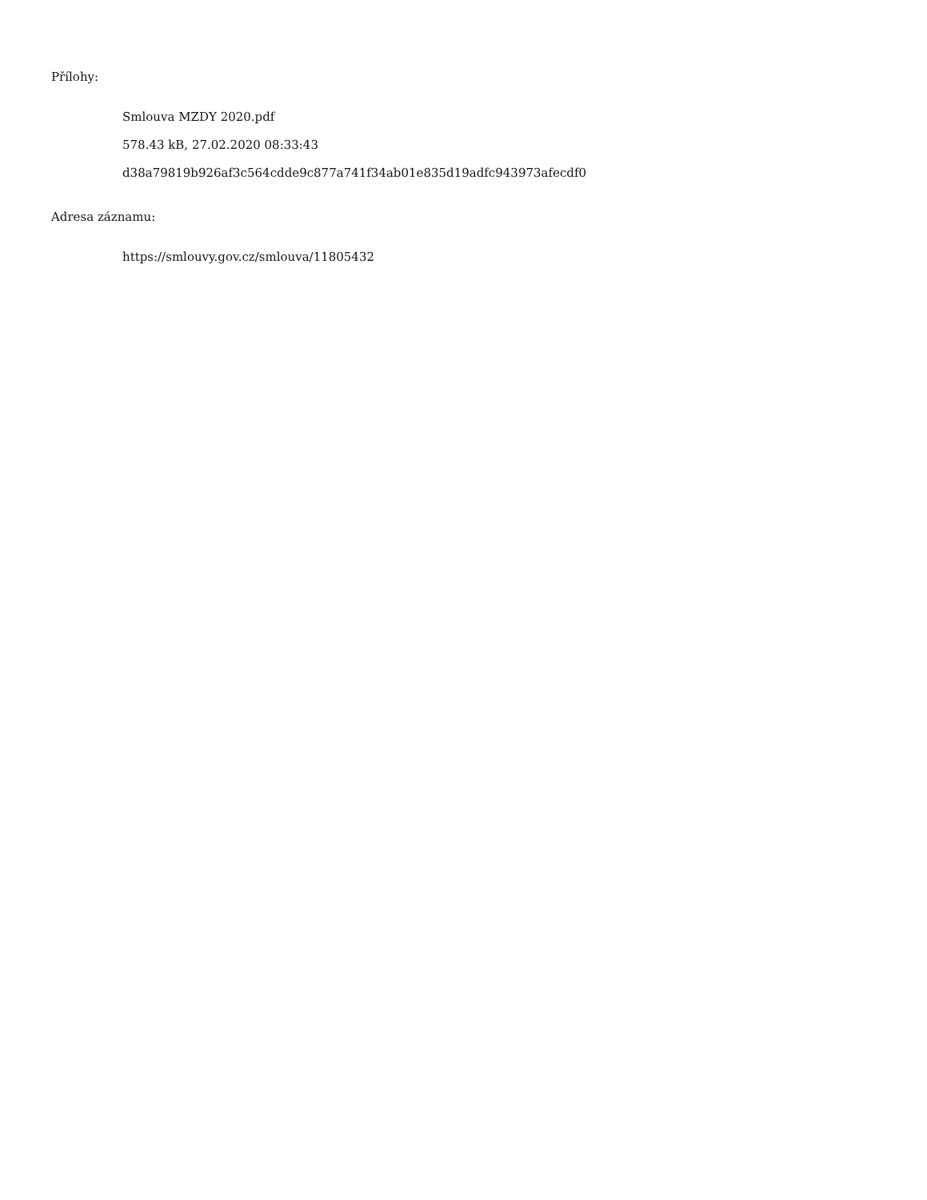Přílohy:
Smlouva MZDY 2020.pdf
578.43 kB, 27.02.2020 08:33:43
d38a79819b926af3c564cdde9c877a741f34ab01e835d19adfc943973afecdf0
Adresa záznamu:
https://smlouvy.gov.cz/smlouva/11805432